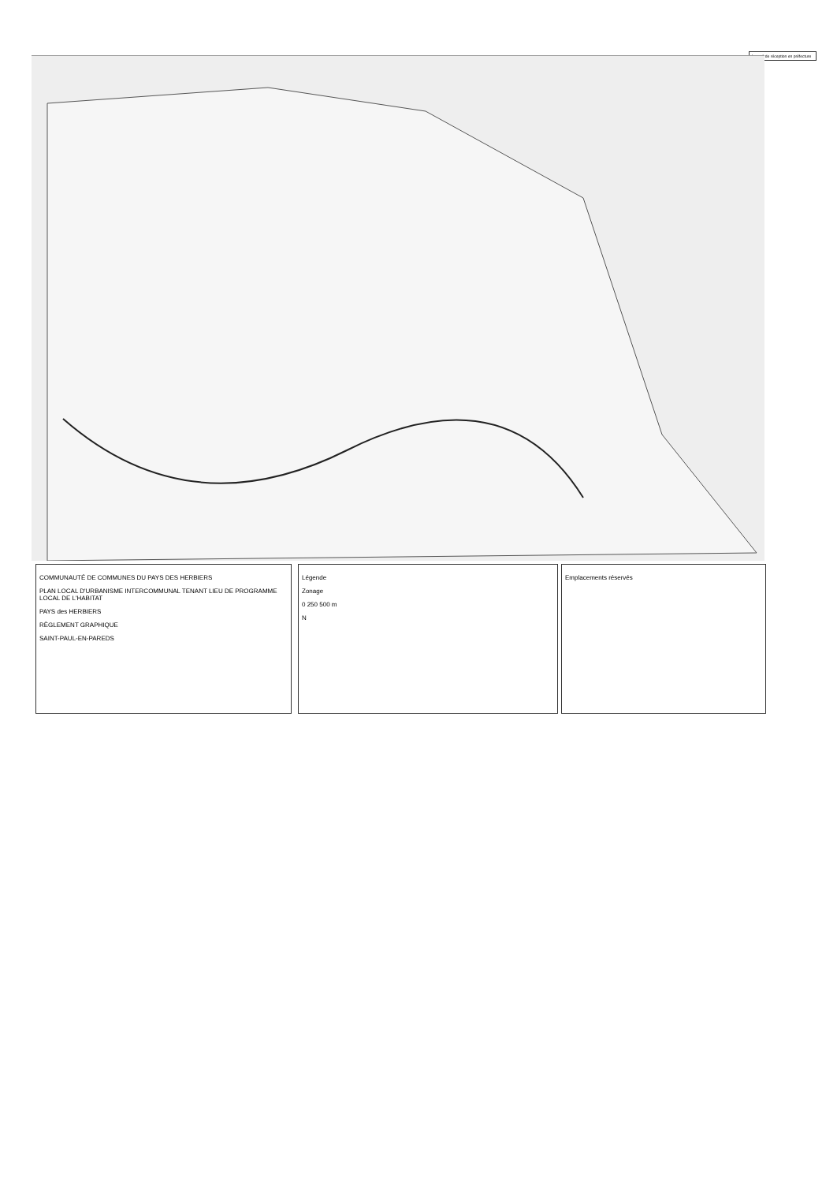Accusé de réception en préfecture
COMMUNAUTÉ DE COMMUNES DU PAYS DES HERBIERS
PLAN LOCAL D'URBANISME INTERCOMMUNAL TENANT LIEU DE PROGRAMME LOCAL DE L'HABITAT
PAYS des HERBIERS
RÈGLEMENT GRAPHIQUE
SAINT-PAUL-EN-PAREDS
Légende
Zonage
0 250 500 m
N
Emplacements réservés